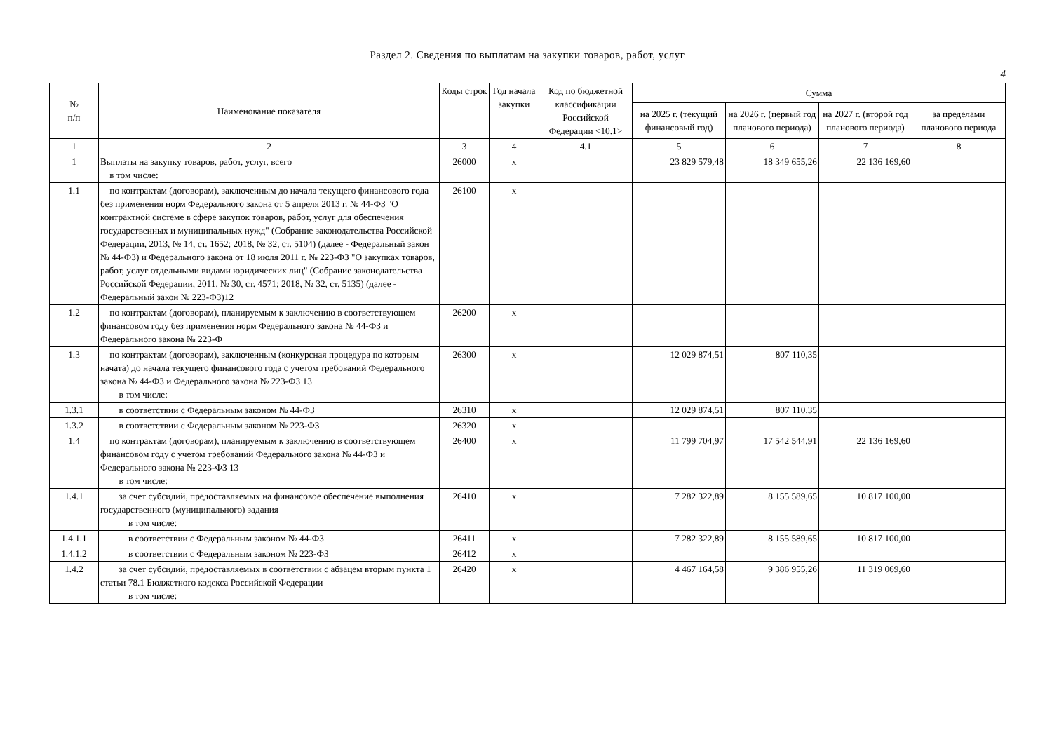Раздел 2. Сведения по выплатам на закупки товаров, работ, услуг
4
| № п/п | Наименование показателя | Коды строк | Год начала закупки | Код по бюджетной классификации Российской Федерации <10.1> | Сумма | | | |
| --- | --- | --- | --- | --- | --- | --- | --- | --- |
| | | | | | на 2025 г. (текущий финансовый год) | на 2026 г. (первый год планового периода) | на 2027 г. (второй год планового периода) | за пределами планового периода |
| 1 | 2 | 3 | 4 | 4.1 | 5 | 6 | 7 | 8 |
| 1 | Выплаты на закупку товаров, работ, услуг, всего в том числе: | 26000 | х | | 23 829 579,48 | 18 349 655,26 | 22 136 169,60 | |
| 1.1 | по контрактам (договорам), заключенным до начала текущего финансового года без применения норм Федерального закона от 5 апреля 2013 г. № 44-ФЗ "О контрактной системе в сфере закупок товаров, работ, услуг для обеспечения государственных и муниципальных нужд" (Собрание законодательства Российской Федерации, 2013, № 14, ст. 1652; 2018, № 32, ст. 5104) (далее - Федеральный закон № 44-ФЗ) и Федерального закона от 18 июля 2011 г. № 223-ФЗ "О закупках товаров, работ, услуг отдельными видами юридических лиц" (Собрание законодательства Российской Федерации, 2011, № 30, ст. 4571; 2018, № 32, ст. 5135) (далее - Федеральный закон № 223-ФЗ)12 | 26100 | х | | | | | |
| 1.2 | по контрактам (договорам), планируемым к заключению в соответствующем финансовом году без применения норм Федерального закона № 44-ФЗ и Федерального закона № 223-Ф | 26200 | х | | | | | |
| 1.3 | по контрактам (договорам), заключенным (конкурсная процедура по которым начата) до начала текущего финансового года с учетом требований Федерального закона № 44-ФЗ и Федерального закона № 223-ФЗ 13 в том числе: | 26300 | х | | 12 029 874,51 | 807 110,35 | | |
| 1.3.1 | в соответствии с Федеральным законом № 44-ФЗ | 26310 | х | | 12 029 874,51 | 807 110,35 | | |
| 1.3.2 | в соответствии с Федеральным законом № 223-ФЗ | 26320 | х | | | | | |
| 1.4 | по контрактам (договорам), планируемым к заключению в соответствующем финансовом году с учетом требований Федерального закона № 44-ФЗ и Федерального закона № 223-ФЗ 13 в том числе: | 26400 | х | | 11 799 704,97 | 17 542 544,91 | 22 136 169,60 | |
| 1.4.1 | за счет субсидий, предоставляемых на финансовое обеспечение выполнения государственного (муниципального) задания в том числе: | 26410 | х | | 7 282 322,89 | 8 155 589,65 | 10 817 100,00 | |
| 1.4.1.1 | в соответствии с Федеральным законом № 44-ФЗ | 26411 | х | | 7 282 322,89 | 8 155 589,65 | 10 817 100,00 | |
| 1.4.1.2 | в соответствии с Федеральным законом № 223-ФЗ | 26412 | х | | | | | |
| 1.4.2 | за счет субсидий, предоставляемых в соответствии с абзацем вторым пункта 1 статьи 78.1 Бюджетного кодекса Российской Федерации в том числе: | 26420 | х | | 4 467 164,58 | 9 386 955,26 | 11 319 069,60 | |